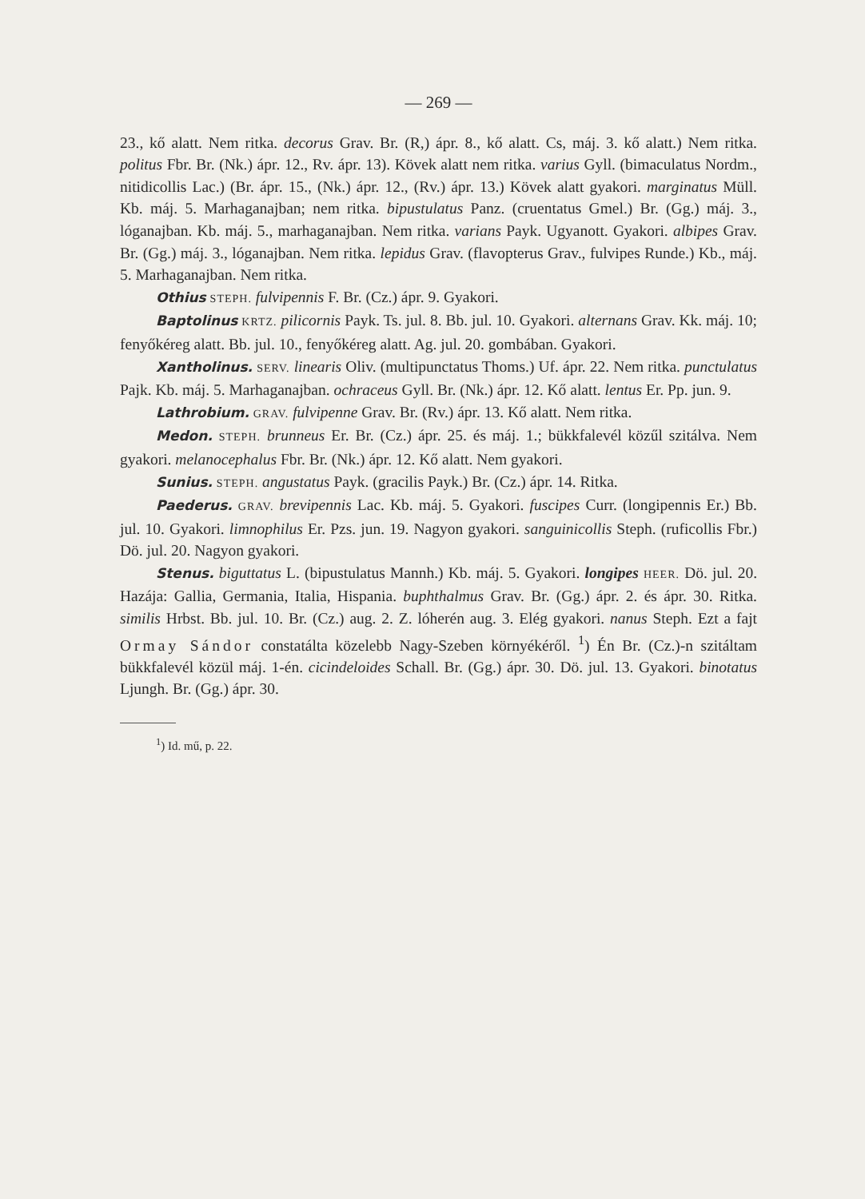— 269 —
23., kő alatt. Nem ritka. decorus Grav. Br. (R,) ápr. 8., kő alatt. Cs, máj. 3. kő alatt.) Nem ritka. politus Fbr. Br. (Nk.) ápr. 12., Rv. ápr. 13). Kövek alatt nem ritka. varius Gyll. (bimaculatus Nordm., nitidicollis Lac.) (Br. ápr. 15., (Nk.) ápr. 12., (Rv.) ápr. 13.) Kövek alatt gyakori. marginatus Müll. Kb. máj. 5. Marhaganajban; nem ritka. bipustulatus Panz. (cruentatus Gmel.) Br. (Gg.) máj. 3., lóganajban. Kb. máj. 5., marhaganajban. Nem ritka. varians Payk. Ugyanott. Gyakori. albipes Grav. Br. (Gg.) máj. 3., lóganajban. Nem ritka. lepidus Grav. (flavopterus Grav., fulvipes Runde.) Kb., máj. 5. Marhaganajban. Nem ritka.
Othius STEPH. fulvipennis F. Br. (Cz.) ápr. 9. Gyakori.
Baptolinus KRTZ. pilicornis Payk. Ts. jul. 8. Bb. jul. 10. Gyakori. alternans Grav. Kk. máj. 10; fenyőkéreg alatt. Bb. jul. 10., fenyőkéreg alatt. Ag. jul. 20. gombában. Gyakori.
Xantholinus. SERV. linearis Oliv. (multipunctatus Thoms.) Uf. ápr. 22. Nem ritka. punctulatus Pajk. Kb. máj. 5. Marhaganajban. ochraceus Gyll. Br. (Nk.) ápr. 12. Kő alatt. lentus Er. Pp. jun. 9.
Lathrobium. GRAV. fulvipenne Grav. Br. (Rv.) ápr. 13. Kő alatt. Nem ritka.
Medon. STEPH. brunneus Er. Br. (Cz.) ápr. 25. és máj. 1.; bükkfalevél közűl szitálva. Nem gyakori. melanocephalus Fbr. Br. (Nk.) ápr. 12. Kő alatt. Nem gyakori.
Sunius. STEPH. angustatus Payk. (gracilis Payk.) Br. (Cz.) ápr. 14. Ritka.
Paederus. GRAV. brevipennis Lac. Kb. máj. 5. Gyakori. fuscipes Curr. (longipennis Er.) Bb. jul. 10. Gyakori. limnophilus Er. Pzs. jun. 19. Nagyon gyakori. sanguinicollis Steph. (ruficollis Fbr.) Dö. jul. 20. Nagyon gyakori.
Stenus. biguttatus L. (bipustulatus Mannh.) Kb. máj. 5. Gyakori. longipes HEER. Dö. jul. 20. Hazája: Gallia, Germania, Italia, Hispania. buphthalmus Grav. Br. (Gg.) ápr. 2. és ápr. 30. Ritka. similis Hrbst. Bb. jul. 10. Br. (Cz.) aug. 2. Z. lóherén aug. 3. Elég gyakori. nanus Steph. Ezt a fajt Ormay Sándor constatálta közelebb Nagy-Szeben környékéről. <sup>1</sup>) Én Br. (Cz.)-n szitáltam bükkfalevél közül máj. 1-én. cicindeloides Schall. Br. (Gg.) ápr. 30. Dö. jul. 13. Gyakori. binotatus Ljungh. Br. (Gg.) ápr. 30.
<sup>1</sup>) Id. mű, p. 22.